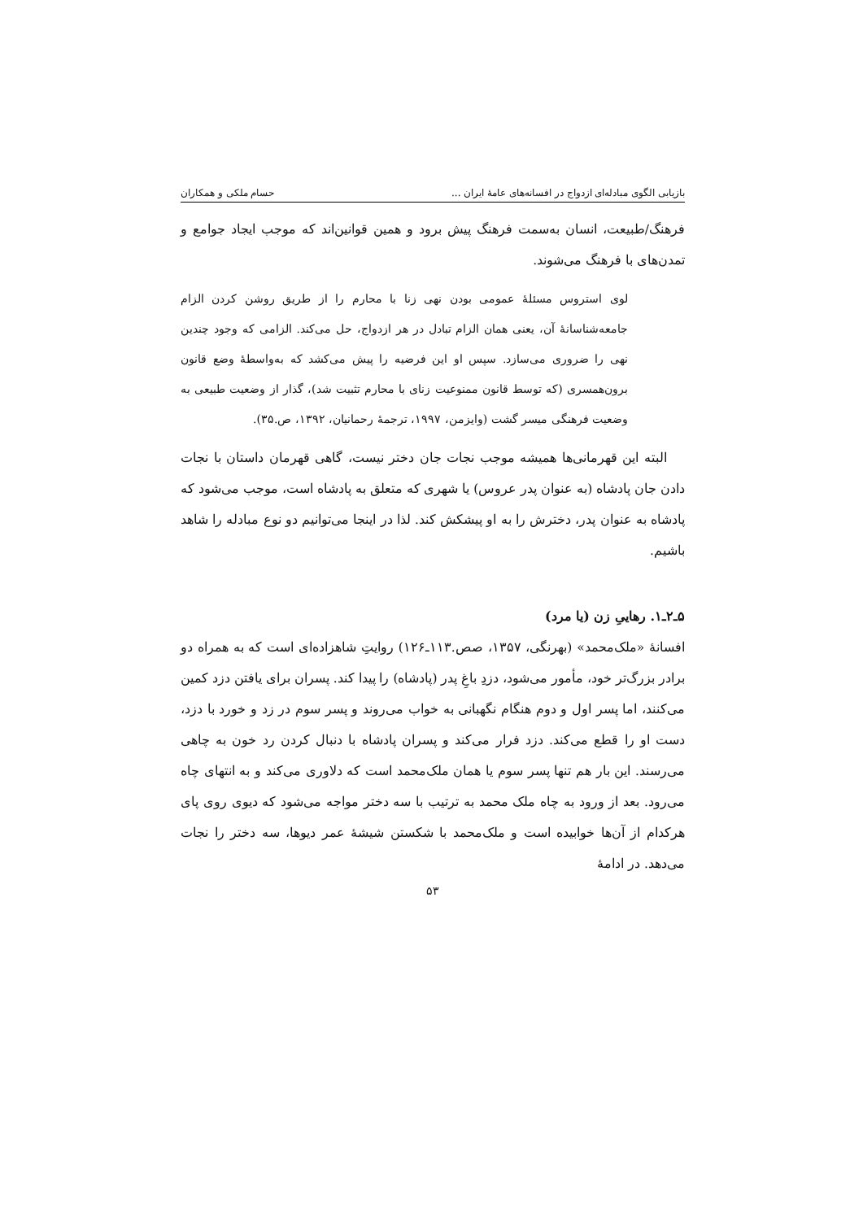بازیابی الگوی مبادله‌ای ازدواج در افسانه‌های عامهٔ ایران ... حسام ملکی و همکاران
فرهنگ/طبیعت، انسان به‌سمت فرهنگ پیش برود و همین قوانین‌اند که موجب ایجاد جوامع و تمدن‌های با فرهنگ می‌شوند.
لوی استروس مسئلهٔ عمومی بودن نهی زنا با محارم را از طریق روشن کردن الزام جامعه‌شناسانهٔ آن، یعنی همان الزام تبادل در هر ازدواج، حل می‌کند. الزامی که وجود چندین نهی را ضروری می‌سازد. سپس او این فرضیه را پیش می‌کشد که به‌واسطهٔ وضع قانون برون‌همسری (که توسط قانون ممنوعیت زنای با محارم تثبیت شد)، گذار از وضعیت طبیعی به وضعیت فرهنگی میسر گشت (وایزمن، ۱۹۹۷، ترجمهٔ رحمانیان، ۱۳۹۲، ص.۳۵).
البته این قهرمانی‌ها همیشه موجب نجات جان دختر نیست، گاهی قهرمان داستان با نجات دادن جان پادشاه (به عنوان پدر عروس) یا شهری که متعلق به پادشاه است، موجب می‌شود که پادشاه به عنوان پدر، دخترش را به او پیشکش کند. لذا در اینجا می‌توانیم دو نوع مبادله را شاهد باشیم.
۵ـ۲ـ۱. رهاییِ زن (یا مرد)
افسانهٔ «ملک‌محمد» (بهرنگی، ۱۳۵۷، صص.۱۱۳ـ۱۲۶) روایتِ شاهزاده‌ای است که به همراه دو برادر بزرگ‌تر خود، مأمور می‌شود، دزدِ باغِ پدر (پادشاه) را پیدا کند. پسران برای یافتن دزد کمین می‌کنند، اما پسر اول و دوم هنگام نگهبانی به خواب می‌روند و پسر سوم در زد و خورد با دزد، دست او را قطع می‌کند. دزد فرار می‌کند و پسران پادشاه با دنبال کردن رد خون به چاهی می‌رسند. این بار هم تنها پسر سوم یا همان ملک‌محمد است که دلاوری می‌کند و به انتهای چاه می‌رود. بعد از ورود به چاه ملک محمد به ترتیب با سه دختر مواجه می‌شود که دیوی روی پای هرکدام از آن‌ها خوابیده است و ملک‌محمد با شکستن شیشهٔ عمر دیوها، سه دختر را نجات می‌دهد. در ادامهٔ
۵۳